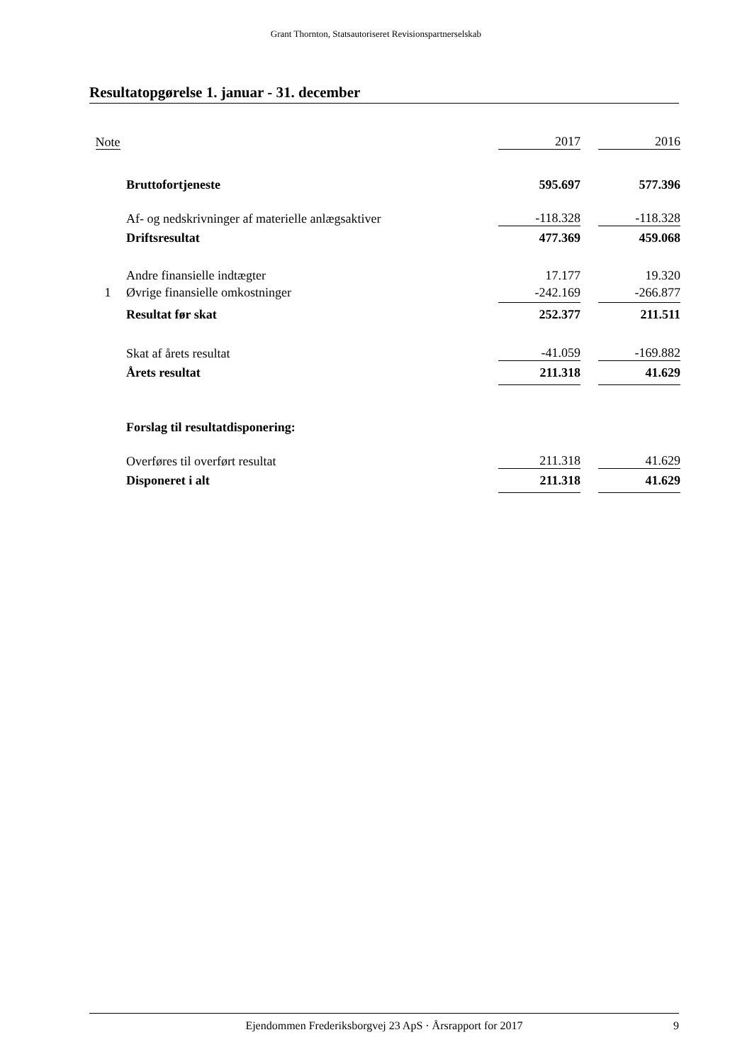Grant Thornton, Statsautoriseret Revisionspartnerselskab
Resultatopgørelse 1. januar - 31. december
| Note | | 2017 | | 2016 |
| --- | --- | --- | --- | --- |
| | Bruttofortjeneste | 595.697 | | 577.396 |
| | Af- og nedskrivninger af materielle anlægsaktiver | -118.328 | | -118.328 |
| | Driftsresultat | 477.369 | | 459.068 |
| | Andre finansielle indtægter | 17.177 | | 19.320 |
| 1 | Øvrige finansielle omkostninger | -242.169 | | -266.877 |
| | Resultat før skat | 252.377 | | 211.511 |
| | Skat af årets resultat | -41.059 | | -169.882 |
| | Årets resultat | 211.318 | | 41.629 |
| | Forslag til resultatdisponering: | | | |
| | Overføres til overført resultat | 211.318 | | 41.629 |
| | Disponeret i alt | 211.318 | | 41.629 |
Ejendommen Frederiksborgvej 23 ApS · Årsrapport for 2017 9